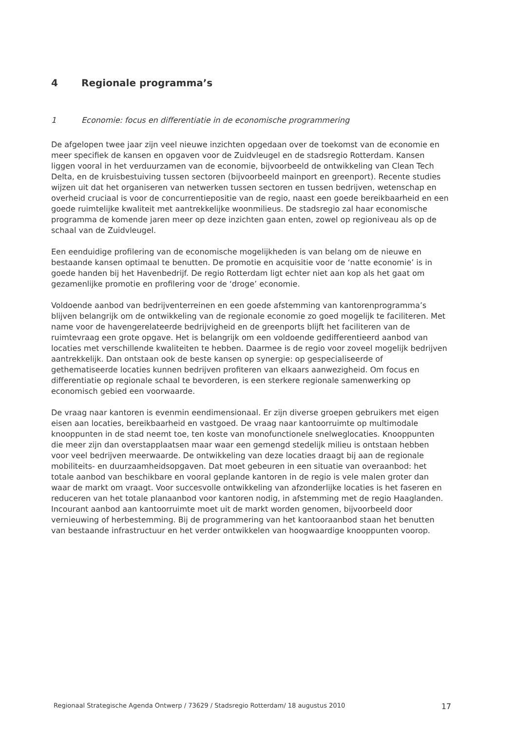4 Regionale programma’s
1 Economie: focus en differentiatie in de economische programmering
De afgelopen twee jaar zijn veel nieuwe inzichten opgedaan over de toekomst van de economie en meer specifiek de kansen en opgaven voor de Zuidvleugel en de stadsregio Rotterdam. Kansen liggen vooral in het verduurzamen van de economie, bijvoorbeeld de ontwikkeling van Clean Tech Delta, en de kruisbestuiving tussen sectoren (bijvoorbeeld mainport en greenport). Recente studies wijzen uit dat het organiseren van netwerken tussen sectoren en tussen bedrijven, wetenschap en overheid cruciaal is voor de concurrentiepositie van de regio, naast een goede bereikbaarheid en een goede ruimtelijke kwaliteit met aantrekkelijke woonmilieus. De stadsregio zal haar economische programma de komende jaren meer op deze inzichten gaan enten, zowel op regioniveau als op de schaal van de Zuidvleugel.
Een eenduidige profilering van de economische mogelijkheden is van belang om de nieuwe en bestaande kansen optimaal te benutten. De promotie en acquisitie voor de ‘natte economie’ is in goede handen bij het Havenbedrijf. De regio Rotterdam ligt echter niet aan kop als het gaat om gezamenlijke promotie en profilering voor de ‘droge’ economie.
Voldoende aanbod van bedrijventerreinen en een goede afstemming van kantorenprogramma’s blijven belangrijk om de ontwikkeling van de regionale economie zo goed mogelijk te faciliteren. Met name voor de havengerelateerde bedrijvigheid en de greenports blijft het faciliteren van de ruimtevraag een grote opgave. Het is belangrijk om een voldoende gedifferentieerd aanbod van locaties met verschillende kwaliteiten te hebben. Daarmee is de regio voor zoveel mogelijk bedrijven aantrekkelijk. Dan ontstaan ook de beste kansen op synergie: op gespecialiseerde of gethematiseerde locaties kunnen bedrijven profiteren van elkaars aanwezigheid. Om focus en differentiatie op regionale schaal te bevorderen, is een sterkere regionale samenwerking op economisch gebied een voorwaarde.
De vraag naar kantoren is evenmin eendimensionaal. Er zijn diverse groepen gebruikers met eigen eisen aan locaties, bereikbaarheid en vastgoed. De vraag naar kantoorruimte op multimodale knooppunten in de stad neemt toe, ten koste van monofunctionele snelweglocaties. Knooppunten die meer zijn dan overstapplaatsen maar waar een gemengd stedelijk milieu is ontstaan hebben voor veel bedrijven meerwaarde. De ontwikkeling van deze locaties draagt bij aan de regionale mobiliteits- en duurzaamheidsopgaven. Dat moet gebeuren in een situatie van overaanbod: het totale aanbod van beschikbare en vooral geplande kantoren in de regio is vele malen groter dan waar de markt om vraagt. Voor succesvolle ontwikkeling van afzonderlijke locaties is het faseren en reduceren van het totale planaanbod voor kantoren nodig, in afstemming met de regio Haaglanden. Incourant aanbod aan kantoorruimte moet uit de markt worden genomen, bijvoorbeeld door vernieuwing of herbestemming. Bij de programmering van het kantooraanbod staan het benutten van bestaande infrastructuur en het verder ontwikkelen van hoogwaardige knooppunten voorop.
Regionaal Strategische Agenda Ontwerp / 73629 / Stadsregio Rotterdam/ 18 augustus 2010 17